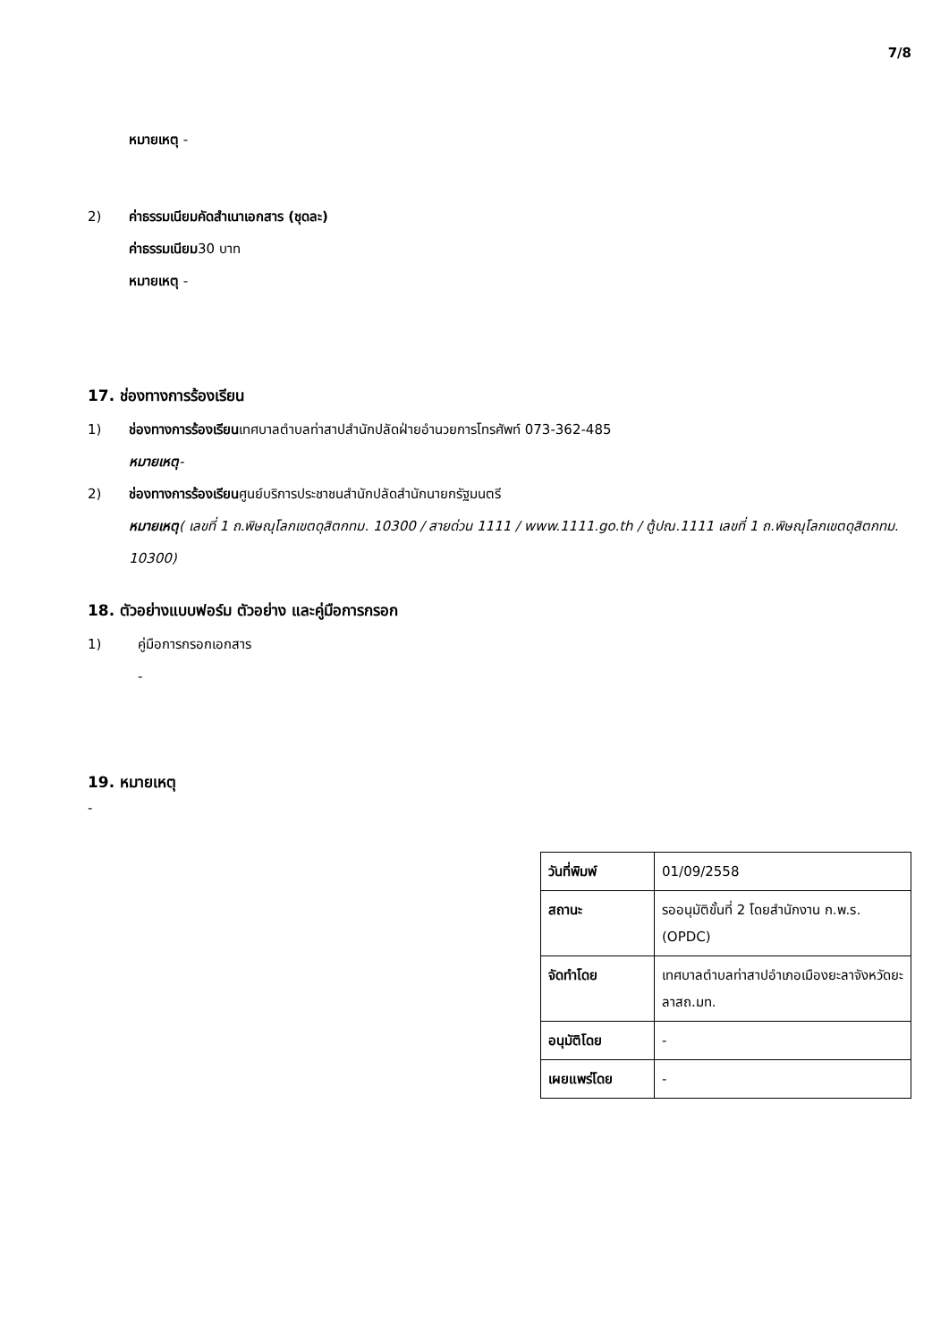7/8
หมายเหตุ -
2) ค่าธรรมเนียมคัดสำเนาเอกสาร (ชุดละ)
ค่าธรรมเนียม30 บาท
หมายเหตุ -
17. ช่องทางการร้องเรียน
1) ช่องทางการร้องเรียนเทศบาลตำบลท่าสาปสำนักปลัดฝ่ายอำนวยการโทรศัพท์ 073-362-485
หมายเหตุ-
2) ช่องทางการร้องเรียนศูนย์บริการประชาชนสำนักปลัดสำนักนายกรัฐมนตรี
หมายเหตุ( เลขที่ 1 ถ.พิษณุโลกเขตดุสิตกทม. 10300 / สายด่วน 1111 / www.1111.go.th / ตู้ปณ.1111 เลขที่ 1 ถ.พิษณุโลกเขตดุสิตกทม. 10300)
18. ตัวอย่างแบบฟอร์ม ตัวอย่าง และคู่มือการกรอก
1) คู่มือการกรอกเอกสาร
-
19. หมายเหตุ
-
| วันที่พิมพ์ | 01/09/2558 |
| สถานะ | รออนุมัติขั้นที่ 2 โดยสำนักงาน ก.พ.ร. (OPDC) |
| จัดทำโดย | เทศบาลตำบลท่าสาปอำเภอเมืองยะลาจังหวัดยะลาสถ.มท. |
| อนุมัติโดย | - |
| เผยแพร่โดย | - |